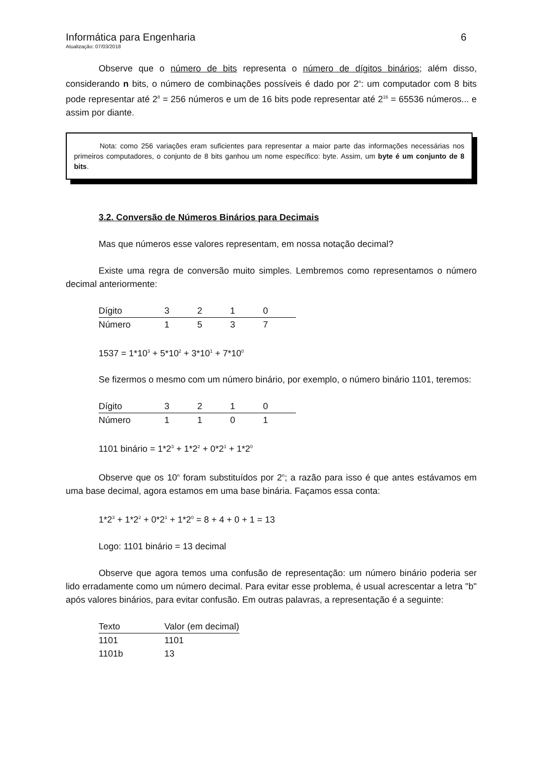Informática para Engenharia 6
Atualização: 07/03/2018
Observe que o número de bits representa o número de dígitos binários; além disso, considerando n bits, o número de combinações possíveis é dado por 2<sup>n</sup>: um computador com 8 bits pode representar até 2<sup>8</sup> = 256 números e um de 16 bits pode representar até 2<sup>16</sup> = 65536 números... e assim por diante.
Nota: como 256 variações eram suficientes para representar a maior parte das informações necessárias nos primeiros computadores, o conjunto de 8 bits ganhou um nome específico: byte. Assim, um byte é um conjunto de 8 bits.
3.2. Conversão de Números Binários para Decimais
Mas que números esse valores representam, em nossa notação decimal?
Existe uma regra de conversão muito simples. Lembremos como representamos o número decimal anteriormente:
| Dígito | 3 | 2 | 1 | 0 |
| --- | --- | --- | --- | --- |
| Número | 1 | 5 | 3 | 7 |
1537 = 1*10<sup>3</sup> + 5*10<sup>2</sup> + 3*10<sup>1</sup> + 7*10<sup>0</sup>
Se fizermos o mesmo com um número binário, por exemplo, o número binário 1101, teremos:
| Dígito | 3 | 2 | 1 | 0 |
| --- | --- | --- | --- | --- |
| Número | 1 | 1 | 0 | 1 |
1101 binário = 1*2<sup>3</sup> + 1*2<sup>2</sup> + 0*2<sup>1</sup> + 1*2<sup>0</sup>
Observe que os 10<sup>n</sup> foram substituídos por 2<sup>n</sup>; a razão para isso é que antes estávamos em uma base decimal, agora estamos em uma base binária. Façamos essa conta:
1*2<sup>3</sup> + 1*2<sup>2</sup> + 0*2<sup>1</sup> + 1*2<sup>0</sup> = 8 + 4 + 0 + 1 = 13
Logo: 1101 binário = 13 decimal
Observe que agora temos uma confusão de representação: um número binário poderia ser lido erradamente como um número decimal. Para evitar esse problema, é usual acrescentar a letra "b" após valores binários, para evitar confusão. Em outras palavras, a representação é a seguinte:
| Texto | Valor (em decimal) |
| --- | --- |
| 1101 | 1101 |
| 1101b | 13 |